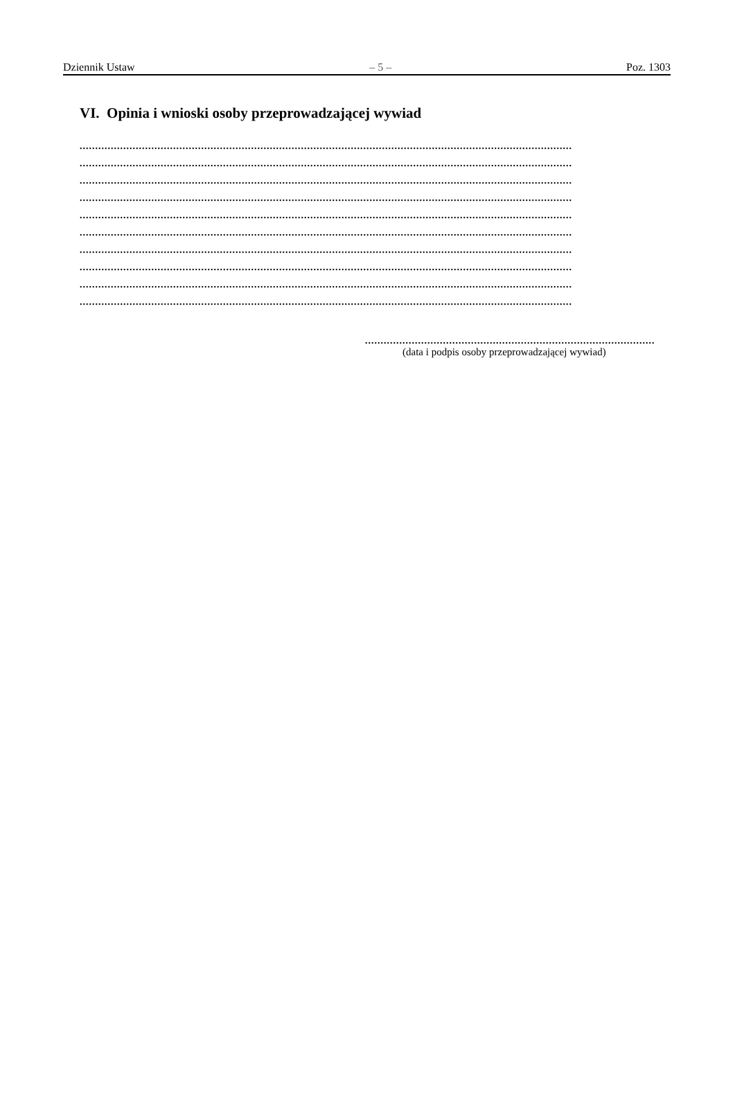Dziennik Ustaw – 5 – Poz. 1303
VI. Opinia i wnioski osoby przeprowadzającej wywiad
..............................................................................................................................................................
..............................................................................................................................................................
..............................................................................................................................................................
..............................................................................................................................................................
..............................................................................................................................................................
..............................................................................................................................................................
..............................................................................................................................................................
..............................................................................................................................................................
..............................................................................................................................................................
..............................................................................................................................................................
..............................................................................................
(data i podpis osoby przeprowadzającej wywiad)